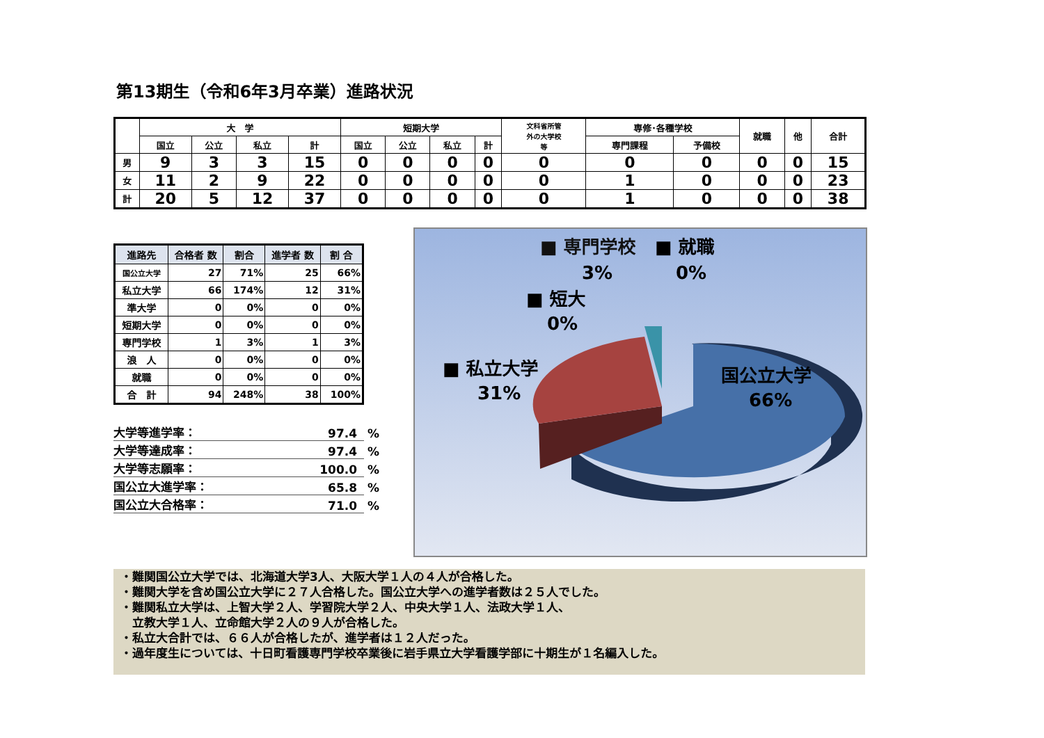第13期生（令和6年3月卒業）進路状況
| | 大 学 | | | | 短期大学 | | | | 文科省所管 外の大学校 等 | 専修･各種学校 | | 就職 | 他 | 合計 |
| --- | --- | --- | --- | --- | --- | --- | --- | --- | --- | --- | --- | --- | --- | --- |
| | 国立 | 公立 | 私立 | 計 | 国立 | 公立 | 私立 | 計 | | 専門課程 | 予備校 | | | |
| 男 | 9 | 3 | 3 | 15 | 0 | 0 | 0 | 0 | 0 | 0 | 0 | 0 | 0 | 15 |
| 女 | 11 | 2 | 9 | 22 | 0 | 0 | 0 | 0 | 0 | 1 | 0 | 0 | 0 | 23 |
| 計 | 20 | 5 | 12 | 37 | 0 | 0 | 0 | 0 | 0 | 1 | 0 | 0 | 0 | 38 |
| 進路先 | 合格者 数 | 割合 | 進学者 数 | 割 合 |
| --- | --- | --- | --- | --- |
| 国公立大学 | 27 | 71% | 25 | 66% |
| 私立大学 | 66 | 174% | 12 | 31% |
| 準大学 | 0 | 0% | 0 | 0% |
| 短期大学 | 0 | 0% | 0 | 0% |
| 専門学校 | 1 | 3% | 1 | 3% |
| 浪 人 | 0 | 0% | 0 | 0% |
| 就職 | 0 | 0% | 0 | 0% |
| 合 計 | 94 | 248% | 38 | 100% |
大学等進学率： 97.4%
大学等達成率： 97.4%
大学等志願率： 100.0%
国公立大進学率： 65.8%
国公立大合格率： 71.0%
■ 専門学校
3%
■ 就職
0%
■ 短大
0%
■ 私立大学
31%
国公立大学
66%
・難関国公立大学では、北海道大学3人、大阪大学１人の４人が合格した。
・難関大学を含め国公立大学に２７人合格した。国公立大学への進学者数は２５人でした。
・難関私立大学は、上智大学２人、学習院大学２人、中央大学１人、法政大学１人、
　立教大学１人、立命館大学２人の９人が合格した。
・私立大合計では、６６人が合格したが、進学者は１２人だった。
・過年度生については、十日町看護専門学校卒業後に岩手県立大学看護学部に十期生が１名編入した。